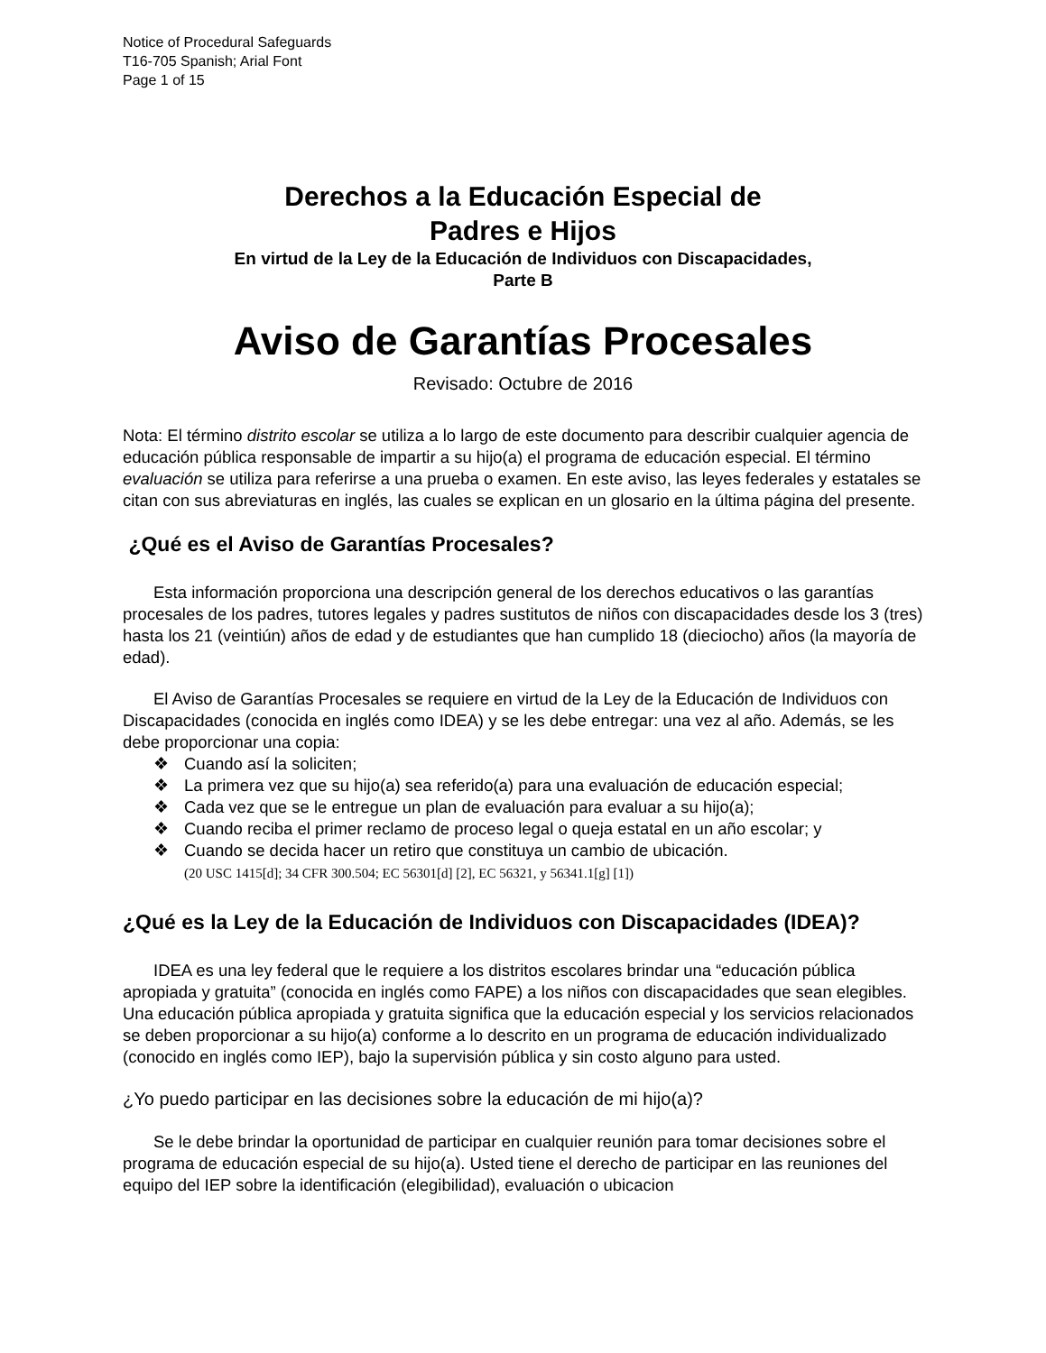Notice of Procedural Safeguards
T16-705 Spanish; Arial Font
Page 1 of 15
Derechos a la Educación Especial de
Padres e Hijos
En virtud de la Ley de la Educación de Individuos con Discapacidades,
Parte B
Aviso de Garantías Procesales
Revisado: Octubre de 2016
Nota: El término distrito escolar se utiliza a lo largo de este documento para describir cualquier agencia de educación pública responsable de impartir a su hijo(a) el programa de educación especial. El término evaluación se utiliza para referirse a una prueba o examen. En este aviso, las leyes federales y estatales se citan con sus abreviaturas en inglés, las cuales se explican en un glosario en la última página del presente.
¿Qué es el Aviso de Garantías Procesales?
Esta información proporciona una descripción general de los derechos educativos o las garantías procesales de los padres, tutores legales y padres sustitutos de niños con discapacidades desde los 3 (tres) hasta los 21 (veintiún) años de edad y de estudiantes que han cumplido 18 (dieciocho) años (la mayoría de edad).
El Aviso de Garantías Procesales se requiere en virtud de la Ley de la Educación de Individuos con Discapacidades (conocida en inglés como IDEA) y se les debe entregar: una vez al año. Además, se les debe proporcionar una copia:
❖ Cuando así la soliciten;
❖ La primera vez que su hijo(a) sea referido(a) para una evaluación de educación especial;
❖ Cada vez que se le entregue un plan de evaluación para evaluar a su hijo(a);
❖ Cuando reciba el primer reclamo de proceso legal o queja estatal en un año escolar; y
❖ Cuando se decida hacer un retiro que constituya un cambio de ubicación.
(20 USC 1415[d]; 34 CFR 300.504; EC 56301[d] [2], EC 56321, y 56341.1[g] [1])
¿Qué es la Ley de la Educación de Individuos con Discapacidades (IDEA)?
IDEA es una ley federal que le requiere a los distritos escolares brindar una “educación pública apropiada y gratuita” (conocida en inglés como FAPE) a los niños con discapacidades que sean elegibles. Una educación pública apropiada y gratuita significa que la educación especial y los servicios relacionados se deben proporcionar a su hijo(a) conforme a lo descrito en un programa de educación individualizado (conocido en inglés como IEP), bajo la supervisión pública y sin costo alguno para usted.
¿Yo puedo participar en las decisiones sobre la educación de mi hijo(a)?
Se le debe brindar la oportunidad de participar en cualquier reunión para tomar decisiones sobre el programa de educación especial de su hijo(a). Usted tiene el derecho de participar en las reuniones del equipo del IEP sobre la identificación (elegibilidad), evaluación o ubicacion